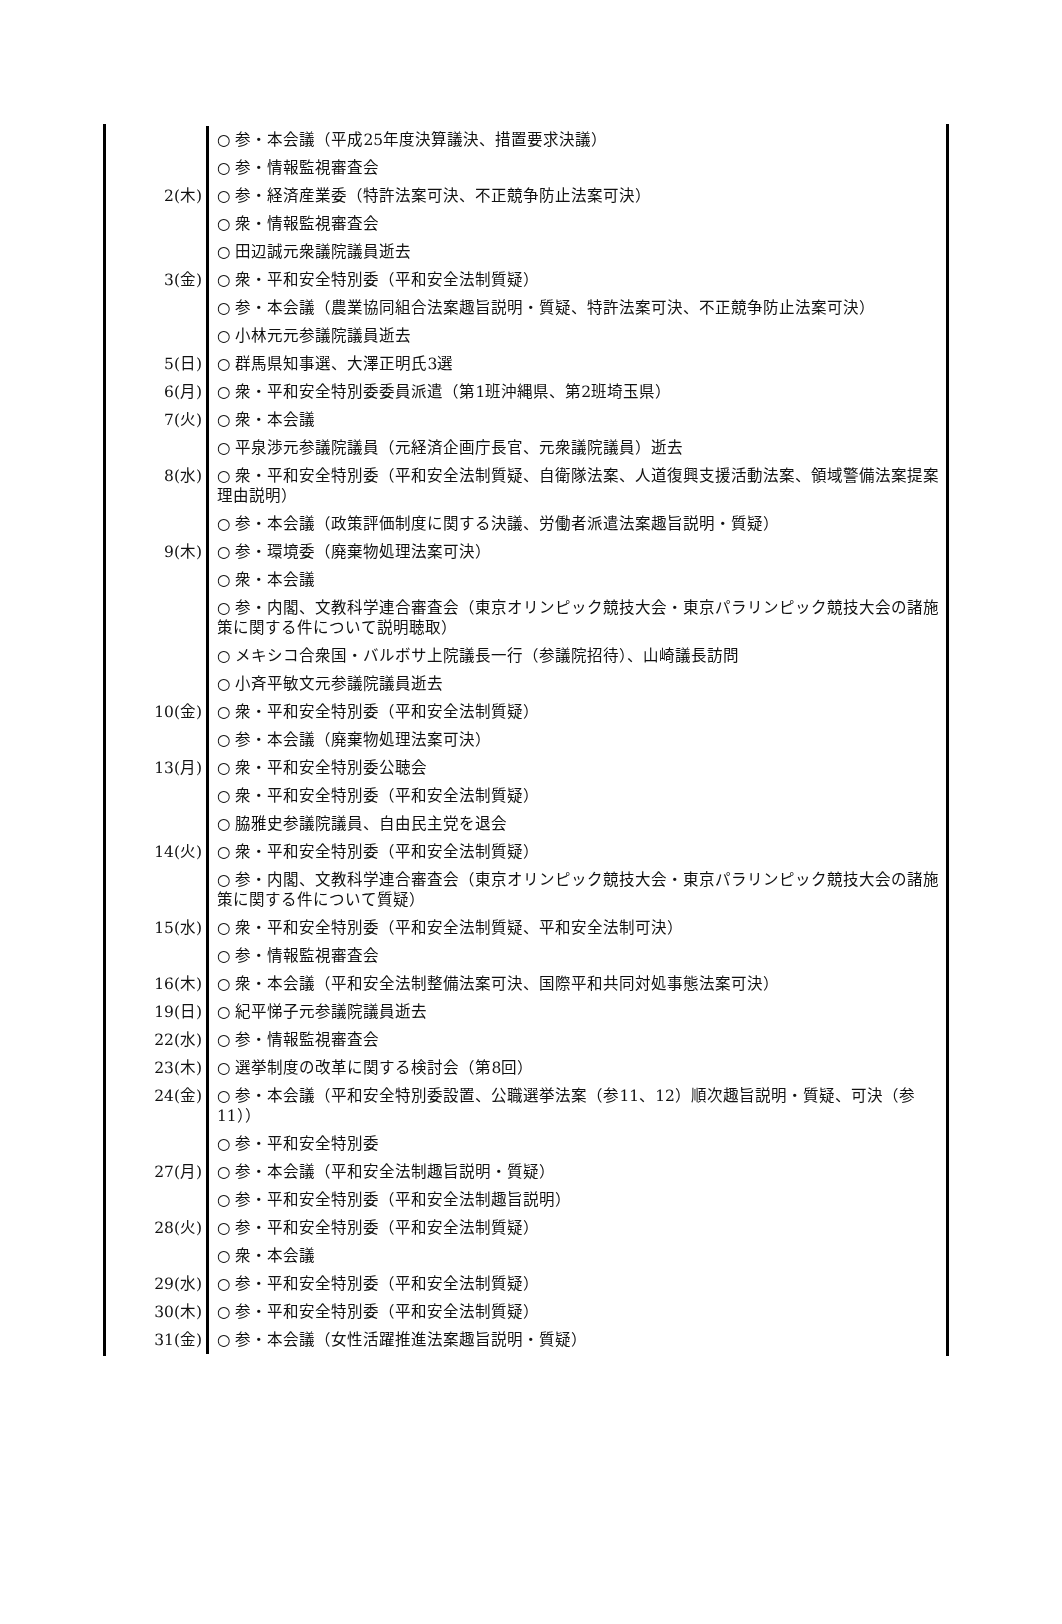| | ○ 参・本会議（平成25年度決算議決、措置要求決議） |
| | ○ 参・情報監視審査会 |
| 2(木) | ○ 参・経済産業委（特許法案可決、不正競争防止法案可決） |
| | ○ 衆・情報監視審査会 |
| | ○ 田辺誠元衆議院議員逝去 |
| 3(金) | ○ 衆・平和安全特別委（平和安全法制質疑） |
| | ○ 参・本会議（農業協同組合法案趣旨説明・質疑、特許法案可決、不正競争防止法案可決） |
| | ○ 小林元元参議院議員逝去 |
| 5(日) | ○ 群馬県知事選、大澤正明氏3選 |
| 6(月) | ○ 衆・平和安全特別委委員派遣（第1班沖縄県、第2班埼玉県） |
| 7(火) | ○ 衆・本会議 |
| | ○ 平泉渉元参議院議員（元経済企画庁長官、元衆議院議員）逝去 |
| 8(水) | ○ 衆・平和安全特別委（平和安全法制質疑、自衛隊法案、人道復興支援活動法案、領域警備法案提案理由説明） |
| | ○ 参・本会議（政策評価制度に関する決議、労働者派遣法案趣旨説明・質疑） |
| 9(木) | ○ 参・環境委（廃棄物処理法案可決） |
| | ○ 衆・本会議 |
| | ○ 参・内閣、文教科学連合審査会（東京オリンピック競技大会・東京パラリンピック競技大会の諸施策に関する件について説明聴取） |
| | ○ メキシコ合衆国・バルボサ上院議長一行（参議院招待）、山崎議長訪問 |
| | ○ 小斉平敏文元参議院議員逝去 |
| 10(金) | ○ 衆・平和安全特別委（平和安全法制質疑） |
| | ○ 参・本会議（廃棄物処理法案可決） |
| 13(月) | ○ 衆・平和安全特別委公聴会 |
| | ○ 衆・平和安全特別委（平和安全法制質疑） |
| | ○ 脇雅史参議院議員、自由民主党を退会 |
| 14(火) | ○ 衆・平和安全特別委（平和安全法制質疑） |
| | ○ 参・内閣、文教科学連合審査会（東京オリンピック競技大会・東京パラリンピック競技大会の諸施策に関する件について質疑） |
| 15(水) | ○ 衆・平和安全特別委（平和安全法制質疑、平和安全法制可決） |
| | ○ 参・情報監視審査会 |
| 16(木) | ○ 衆・本会議（平和安全法制整備法案可決、国際平和共同対処事態法案可決） |
| 19(日) | ○ 紀平悌子元参議院議員逝去 |
| 22(水) | ○ 参・情報監視審査会 |
| 23(木) | ○ 選挙制度の改革に関する検討会（第8回） |
| 24(金) | ○ 参・本会議（平和安全特別委設置、公職選挙法案（参11、12）順次趣旨説明・質疑、可決（参11）） |
| | ○ 参・平和安全特別委 |
| 27(月) | ○ 参・本会議（平和安全法制趣旨説明・質疑） |
| | ○ 参・平和安全特別委（平和安全法制趣旨説明） |
| 28(火) | ○ 参・平和安全特別委（平和安全法制質疑） |
| | ○ 衆・本会議 |
| 29(水) | ○ 参・平和安全特別委（平和安全法制質疑） |
| 30(木) | ○ 参・平和安全特別委（平和安全法制質疑） |
| 31(金) | ○ 参・本会議（女性活躍推進法案趣旨説明・質疑） |